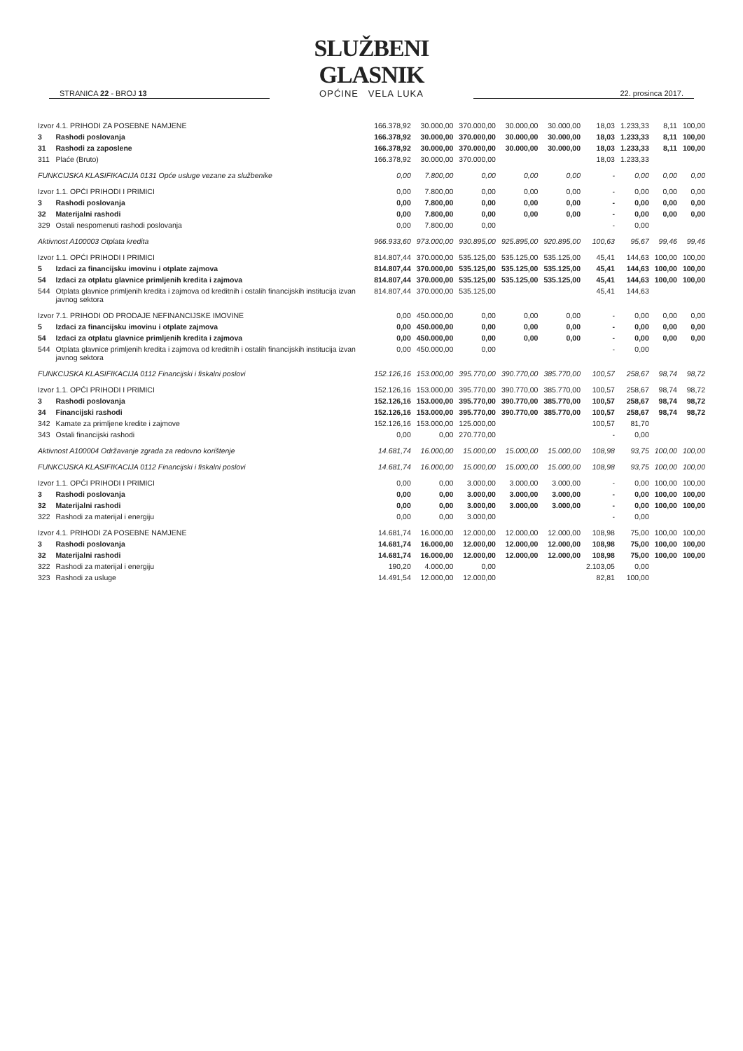STRANICA 22 - BROJ 13
SLUŽBENI GLASNIK
OPĆINE VELA LUKA
22. prosinca 2017.
| Izvor 4.1. PRIHODI ZA POSEBNE NAMJENE | | 166.378,92 | 30.000,00 | 370.000,00 | 30.000,00 | 30.000,00 | 18,03 | 1.233,33 | 8,11 | 100,00 |
| 3 | Rashodi poslovanja | 166.378,92 | 30.000,00 | 370.000,00 | 30.000,00 | 30.000,00 | 18,03 | 1.233,33 | 8,11 | 100,00 |
| 31 | Rashodi za zaposlene | 166.378,92 | 30.000,00 | 370.000,00 | 30.000,00 | 30.000,00 | 18,03 | 1.233,33 | 8,11 | 100,00 |
| 311 | Plaće (Bruto) | 166.378,92 | 30.000,00 | 370.000,00 | | | 18,03 | 1.233,33 | | |
| FUNKCIJSKA KLASIFIKACIJA 0131 Opće usluge vezane za službenike | | 0,00 | 7.800,00 | 0,00 | 0,00 | 0,00 | - | 0,00 | 0,00 | 0,00 |
| Izvor 1.1. OPĆI PRIHODI I PRIMICI | | 0,00 | 7.800,00 | 0,00 | 0,00 | 0,00 | - | 0,00 | 0,00 | 0,00 |
| 3 | Rashodi poslovanja | 0,00 | 7.800,00 | 0,00 | 0,00 | 0,00 | - | 0,00 | 0,00 | 0,00 |
| 32 | Materijalni rashodi | 0,00 | 7.800,00 | 0,00 | 0,00 | 0,00 | - | 0,00 | 0,00 | 0,00 |
| 329 | Ostali nespomenuti rashodi poslovanja | 0,00 | 7.800,00 | 0,00 | | | - | 0,00 | | |
| Aktivnost A100003 Otplata kredita | | 966.933,60 | 973.000,00 | 930.895,00 | 925.895,00 | 920.895,00 | 100,63 | 95,67 | 99,46 | 99,46 |
| Izvor 1.1. OPĆI PRIHODI I PRIMICI | | 814.807,44 | 370.000,00 | 535.125,00 | 535.125,00 | 535.125,00 | 45,41 | 144,63 | 100,00 | 100,00 |
| 5 | Izdaci za financijsku imovinu i otplate zajmova | 814.807,44 | 370.000,00 | 535.125,00 | 535.125,00 | 535.125,00 | 45,41 | 144,63 | 100,00 | 100,00 |
| 54 | Izdaci za otplatu glavnice primljenih kredita i zajmova | 814.807,44 | 370.000,00 | 535.125,00 | 535.125,00 | 535.125,00 | 45,41 | 144,63 | 100,00 | 100,00 |
| 544 | Otplata glavnice primljenih kredita i zajmova od kreditnih i ostalih financijskih institucija izvan javnog sektora | 814.807,44 | 370.000,00 | 535.125,00 | | | 45,41 | 144,63 | | |
| Izvor 7.1. PRIHODI OD PRODAJE NEFINANCIJSKE IMOVINE | | 0,00 | 450.000,00 | 0,00 | 0,00 | 0,00 | - | 0,00 | 0,00 | 0,00 |
| 5 | Izdaci za financijsku imovinu i otplate zajmova | 0,00 | 450.000,00 | 0,00 | 0,00 | 0,00 | - | 0,00 | 0,00 | 0,00 |
| 54 | Izdaci za otplatu glavnice primljenih kredita i zajmova | 0,00 | 450.000,00 | 0,00 | 0,00 | 0,00 | - | 0,00 | 0,00 | 0,00 |
| 544 | Otplata glavnice primljenih kredita i zajmova od kreditnih i ostalih financijskih institucija izvan javnog sektora | 0,00 | 450.000,00 | 0,00 | | | - | 0,00 | | |
| FUNKCIJSKA KLASIFIKACIJA 0112 Financijski i fiskalni poslovi | | 152.126,16 | 153.000,00 | 395.770,00 | 390.770,00 | 385.770,00 | 100,57 | 258,67 | 98,74 | 98,72 |
| Izvor 1.1. OPĆI PRIHODI I PRIMICI | | 152.126,16 | 153.000,00 | 395.770,00 | 390.770,00 | 385.770,00 | 100,57 | 258,67 | 98,74 | 98,72 |
| 3 | Rashodi poslovanja | 152.126,16 | 153.000,00 | 395.770,00 | 390.770,00 | 385.770,00 | 100,57 | 258,67 | 98,74 | 98,72 |
| 34 | Financijski rashodi | 152.126,16 | 153.000,00 | 395.770,00 | 390.770,00 | 385.770,00 | 100,57 | 258,67 | 98,74 | 98,72 |
| 342 | Kamate za primljene kredite i zajmove | 152.126,16 | 153.000,00 | 125.000,00 | | | 100,57 | 81,70 | | |
| 343 | Ostali financijski rashodi | 0,00 | 0,00 | 270.770,00 | | | - | 0,00 | | |
| Aktivnost A100004 Održavanje zgrada za redovno korištenje | | 14.681,74 | 16.000,00 | 15.000,00 | 15.000,00 | 15.000,00 | 108,98 | 93,75 | 100,00 | 100,00 |
| FUNKCIJSKA KLASIFIKACIJA 0112 Financijski i fiskalni poslovi | | 14.681,74 | 16.000,00 | 15.000,00 | 15.000,00 | 15.000,00 | 108,98 | 93,75 | 100,00 | 100,00 |
| Izvor 1.1. OPĆI PRIHODI I PRIMICI | | 0,00 | 0,00 | 3.000,00 | 3.000,00 | 3.000,00 | - | 0,00 | 100,00 | 100,00 |
| 3 | Rashodi poslovanja | 0,00 | 0,00 | 3.000,00 | 3.000,00 | 3.000,00 | - | 0,00 | 100,00 | 100,00 |
| 32 | Materijalni rashodi | 0,00 | 0,00 | 3.000,00 | 3.000,00 | 3.000,00 | - | 0,00 | 100,00 | 100,00 |
| 322 | Rashodi za materijal i energiju | 0,00 | 0,00 | 3.000,00 | | | - | 0,00 | | |
| Izvor 4.1. PRIHODI ZA POSEBNE NAMJENE | | 14.681,74 | 16.000,00 | 12.000,00 | 12.000,00 | 12.000,00 | 108,98 | 75,00 | 100,00 | 100,00 |
| 3 | Rashodi poslovanja | 14.681,74 | 16.000,00 | 12.000,00 | 12.000,00 | 12.000,00 | 108,98 | 75,00 | 100,00 | 100,00 |
| 32 | Materijalni rashodi | 14.681,74 | 16.000,00 | 12.000,00 | 12.000,00 | 12.000,00 | 108,98 | 75,00 | 100,00 | 100,00 |
| 322 | Rashodi za materijal i energiju | 190,20 | 4.000,00 | 0,00 | | | 2.103,05 | 0,00 | | |
| 323 | Rashodi za usluge | 14.491,54 | 12.000,00 | 12.000,00 | | | 82,81 | 100,00 | | |